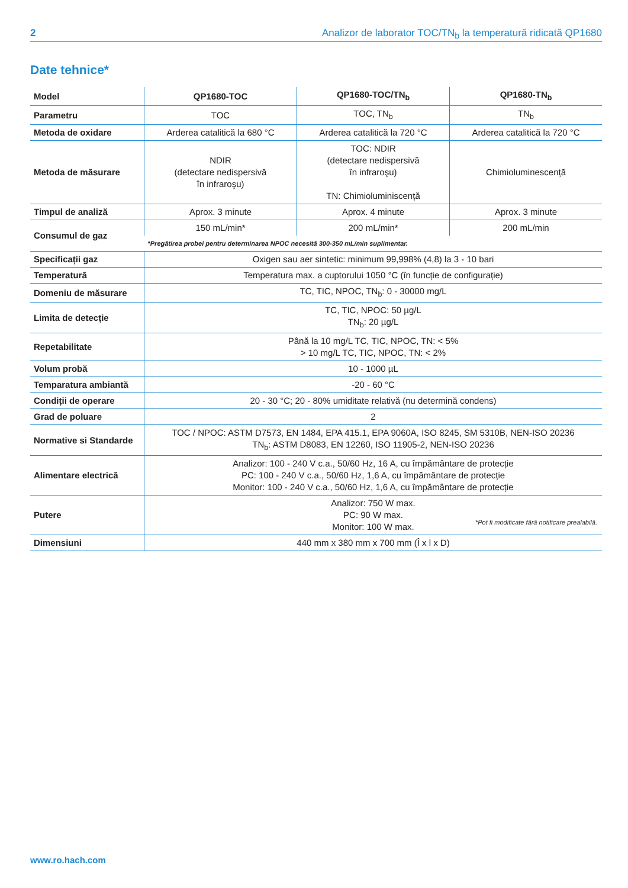2 Analizor de laborator TOC/TN<sub>b</sub> la temperatură ridicată QP1680
Date tehnice*
| Model | QP1680-TOC | QP1680-TOC/TN<sub>b</sub> | QP1680-TN<sub>b</sub> |
| --- | --- | --- | --- |
| Parametru | TOC | TOC, TN<sub>b</sub> | TN<sub>b</sub> |
| Metoda de oxidare | Arderea catalitică la 680 °C | Arderea catalitică la 720 °C | Arderea catalitică la 720 °C |
| Metoda de măsurare | NDIR (detectare nedispersivă în infraroşu) | TOC: NDIR (detectare nedispersivă în infraroşu) TN: Chimioluminiscență | Chimioluminescență |
| Timpul de analiză | Aprox. 3 minute | Aprox. 4 minute | Aprox. 3 minute |
| Consumul de gaz | 150 mL/min* | 200 mL/min* | 200 mL/min |
| | *Pregătirea probei pentru determinarea NPOC necesită 300-350 mL/min suplimentar. | | |
| Specificații gaz | Oxigen sau aer sintetic: minimum 99,998% (4,8) la 3 - 10 bari | | |
| Temperatură | Temperatura max. a cuptorului 1050 °C (în funcție de configurație) | | |
| Domeniu de măsurare | TC, TIC, NPOC, TN<sub>b</sub>: 0 - 30000 mg/L | | |
| Limita de detecție | TC, TIC, NPOC: 50 µg/L TN<sub>b</sub>: 20 µg/L | | |
| Repetabilitate | Până la 10 mg/L TC, TIC, NPOC, TN: < 5% > 10 mg/L TC, TIC, NPOC, TN: < 2% | | |
| Volum probă | 10 - 1000 µL | | |
| Temparatura ambiantă | -20 - 60 °C | | |
| Condiții de operare | 20 - 30 °C; 20 - 80% umiditate relativă (nu determină condens) | | |
| Grad de poluare | 2 | | |
| Normative si Standarde | TOC / NPOC: ASTM D7573, EN 1484, EPA 415.1, EPA 9060A, ISO 8245, SM 5310B, NEN-ISO 20236 TN<sub>b</sub>: ASTM D8083, EN 12260, ISO 11905-2, NEN-ISO 20236 | | |
| Alimentare electrică | Analizor: 100 - 240 V c.a., 50/60 Hz, 16 A, cu împământare de protecție PC: 100 - 240 V c.a., 50/60 Hz, 1,6 A, cu împământare de protecție Monitor: 100 - 240 V c.a., 50/60 Hz, 1,6 A, cu împământare de protecție | | |
| Putere | Analizor: 750 W max. PC: 90 W max. Monitor: 100 W max. | | |
| Dimensiuni | 440 mm x 380 mm x 700 mm (Î x l x D) | | |
*Pot fi modificate fără notificare prealabilă.
www.ro.hach.com